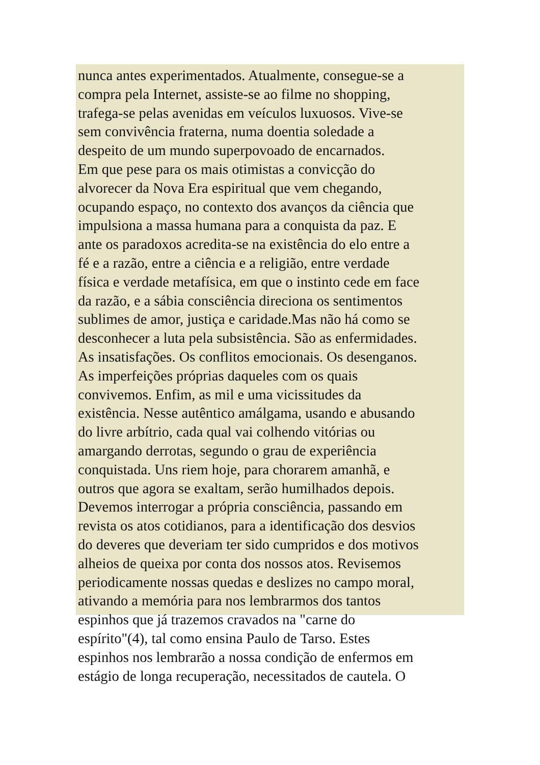nunca antes experimentados. Atualmente, consegue-se a
compra pela Internet, assiste-se ao filme no shopping,
trafega-se pelas avenidas em veículos luxuosos. Vive-se
sem convivência fraterna, numa doentia soledade a
despeito de um mundo superpovoado de encarnados.
Em que pese para os mais otimistas a convicção do
alvorecer da Nova Era espiritual que vem chegando,
ocupando espaço, no contexto dos avanços da ciência que
impulsiona a massa humana para a conquista da paz. E
ante os paradoxos acredita-se na existência do elo entre a
fé e a razão, entre a ciência e a religião, entre verdade
física e verdade metafísica, em que o instinto cede em face
da razão, e a sábia consciência direciona os sentimentos
sublimes de amor, justiça e caridade.Mas não há como se
desconhecer a luta pela subsistência. São as enfermidades.
As insatisfações. Os conflitos emocionais. Os desenganos.
As imperfeições próprias daqueles com os quais
convivemos. Enfim, as mil e uma vicissitudes da
existência. Nesse autêntico amálgama, usando e abusando
do livre arbítrio, cada qual vai colhendo vitórias ou
amargando derrotas, segundo o grau de experiência
conquistada. Uns riem hoje, para chorarem amanhã, e
outros que agora se exaltam, serão humilhados depois.
Devemos interrogar a própria consciência, passando em
revista os atos cotidianos, para a identificação dos desvios
do deveres que deveriam ter sido cumpridos e dos motivos
alheios de queixa por conta dos nossos atos. Revisemos
periodicamente nossas quedas e deslizes no campo moral,
ativando a memória para nos lembrarmos dos tantos
espinhos que já trazemos cravados na "carne do
espírito"(4), tal como ensina Paulo de Tarso. Estes
espinhos nos lembrarão a nossa condição de enfermos em
estágio de longa recuperação, necessitados de cautela. O